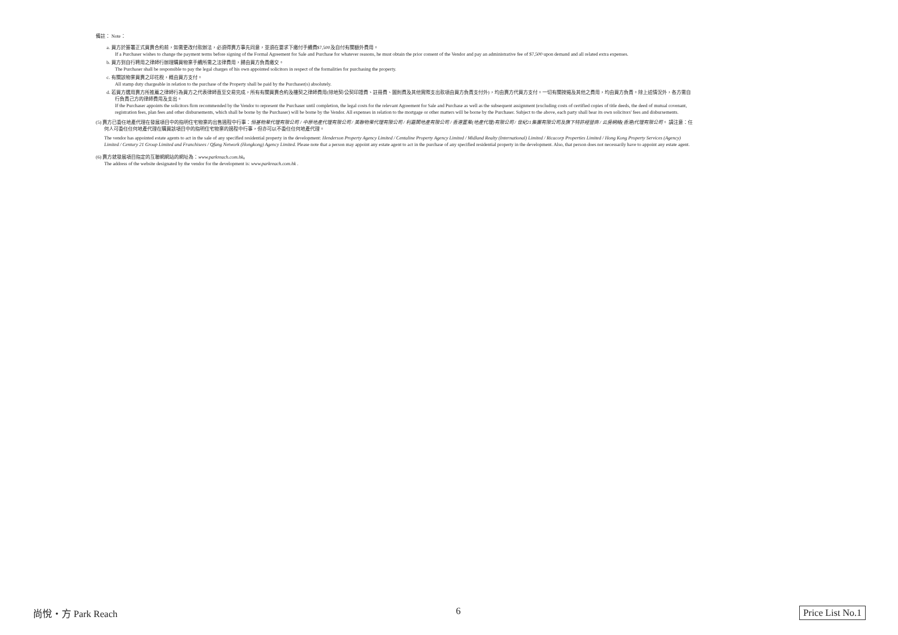備註： Note：
a. 買方於簽署正式買賣合約前，如需更改付款辦法，必須得賣方事先同意，並須在要求下繳付手續費$7,500及自付有關額外費用。
If a Purchaser wishes to change the payment terms before signing of the Formal Agreement for Sale and Purchase for whatever reasons, he must obtain the prior consent of the Vendor and pay an administrative fee of $7,500 upon demand and all related extra expenses.
b. 買方到自行聘用之律師行辦理購買物業手續所需之法律費用，歸由買方負責繳交。
The Purchaser shall be responsible to pay the legal charges of his own appointed solicitors in respect of the formalities for purchasing the property.
c. 有關該物業買賣之印花稅，概由買方支付。
All stamp duty chargeable in relation to the purchase of the Property shall be paid by the Purchaser(s) absolutely.
d. 若買方選用賣方所推薦之律師行為買方之代表律師直至交易完成，所有有關買賣合約及樓契之律師費用(除地契/公契印證費、註冊費、圖則費及其他實際支出款項由買方負責支付外)，均由賣方代買方支付。一切有關按揭及其他之費用，均由買方負責。除上述情況外，各方需自行負責己方的律師費用及支出。
If the Purchaser appoints the solicitors firm recommended by the Vendor to represent the Purchaser until completion, the legal costs for the relevant Agreement for Sale and Purchase as well as the subsequent assignment (excluding costs of certified copies of title deeds, the deed of mutual covenant, registration fees, plan fees and other disbursements, which shall be borne by the Purchaser) will be borne by the Vendor. All expenses in relation to the mortgage or other matters will be borne by the Purchaser. Subject to the above, each party shall bear its own solicitors' fees and disbursements.
(5) 賣方已委任地產代理在發展項目中的指明住宅物業的出售過程中行事：恒基物業代理有限公司 / 中原地產代理有限公司 / 美聯物業代理有限公司 / 利嘉閣地產有限公司 / 香港置業(地產代理)有限公司 / 世紀21集團有限公司及旗下特許經營商 / 云房網絡(香港)代理有限公司。 請注意：任何人可委任任何地產代理在購買該項目中的指明住宅物業的過程中行事，但亦可以不委任任何地產代理。
The vendor has appointed estate agents to act in the sale of any specified residential property in the development: Henderson Property Agency Limited / Centaline Property Agency Limited / Midland Realty (International) Limited / Ricacorp Properties Limited / Hong Kong Property Services (Agency) Limited / Century 21 Group Limited and Franchisees / Qfang Network (Hongkong) Agency Limited. Please note that a person may appoint any estate agent to act in the purchase of any specified residential property in the development. Also, that person does not necessarily have to appoint any estate agent.
(6) 賣方就發展項目指定的互聯網網站的網址為：www.parkreach.com.hk。
The address of the website designated by the vendor for the development is: www.parkreach.com.hk .
尚悅・方 Park Reach 6 Price List No.1